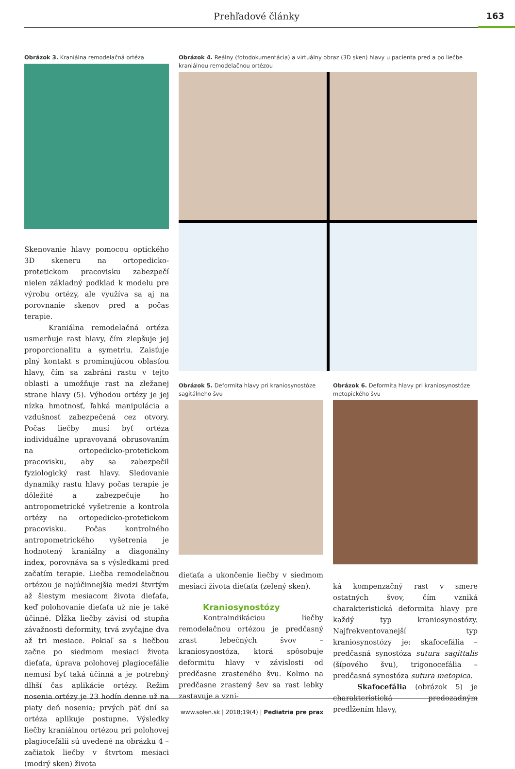Prehľadové články 163
Obrázok 3. Kraniálna remodelačná ortéza
Skenovanie hlavy pomocou optického 3D skeneru na ortopedicko-protetickom pracovisku zabezpečí nielen základný podklad k modelu pre výrobu ortézy, ale využíva sa aj na porovnanie skenov pred a počas terapie.
Kraniálna remodelačná ortéza usmerňuje rast hlavy, čím zlepšuje jej proporcionalitu a symetriu. Zaisťuje plný kontakt s prominujúcou oblasťou hlavy, čím sa zabráni rastu v tejto oblasti a umožňuje rast na zležanej strane hlavy (5). Výhodou ortézy je jej nízka hmotnosť, ľahká manipulácia a vzdušnosť zabezpečená cez otvory. Počas liečby musí byť ortéza individuálne upravovaná obrusovaním na ortopedicko-protetickom pracovisku, aby sa zabezpečil fyziologický rast hlavy. Sledovanie dynamiky rastu hlavy počas terapie je dôležité a zabezpečuje ho antropometrické vyšetrenie a kontrola ortézy na ortopedicko-protetickom pracovisku. Počas kontrolného antropometrického vyšetrenia je hodnotený kraniálny a diagonálny index, porovnáva sa s výsledkami pred začatím terapie. Liečba remodelačnou ortézou je najúčinnejšia medzi štvrtým až šiestym mesiacom života dieťaťa, keď polohovanie dieťaťa už nie je také účinné. Dĺžka liečby závisí od stupňa závažnosti deformity, trvá zvyčajne dva až tri mesiace. Pokiaľ sa s liečbou začne po siedmom mesiaci života dieťaťa, úprava polohovej plagiocefálie nemusí byť taká účinná a je potrebný dlhší čas aplikácie ortézy. Režim nosenia ortézy je 23 hodín denne už na piaty deň nosenia; prvých päť dní sa ortéza aplikuje postupne. Výsledky liečby kraniálnou ortézou pri polohovej plagiocefálii sú uvedené na obrázku 4 – začiatok liečby v štvrtom mesiaci (modrý sken) života
Obrázok 4. Reálny (fotodokumentácia) a virtuálny obraz (3D sken) hlavy u pacienta pred a po liečbe kraniálnou remodelačnou ortézou
Obrázok 5. Deformita hlavy pri kraniosynostóze sagitálneho švu
dieťaťa a ukončenie liečby v siedmom mesiaci života dieťaťa (zelený sken).
Kraniosynostózy
Kontraindikáciou liečby remodelačnou ortézou je predčasný zrast lebečných švov – kraniosynostóza, ktorá spôsobuje deformitu hlavy v závislosti od predčasne zrasteného švu. Kolmo na predčasne zrastený šev sa rast lebky zastavuje a vzni-
Obrázok 6. Deformita hlavy pri kraniosynostóze metopického švu
ká kompenzačný rast v smere ostatných švov, čím vzniká charakteristická deformita hlavy pre každý typ kraniosynostózy. Najfrekventovanejší typ kraniosynostózy je: skafocefália – predčasná synostóza sutura sagittalis (šípového švu), trigonocefália – predčasná synostóza sutura metopica.
Skafocefália (obrázok 5) je charakteristická predozadným predĺžením hlavy,
www.solen.sk | 2018;19(4) | Pediatria pre prax